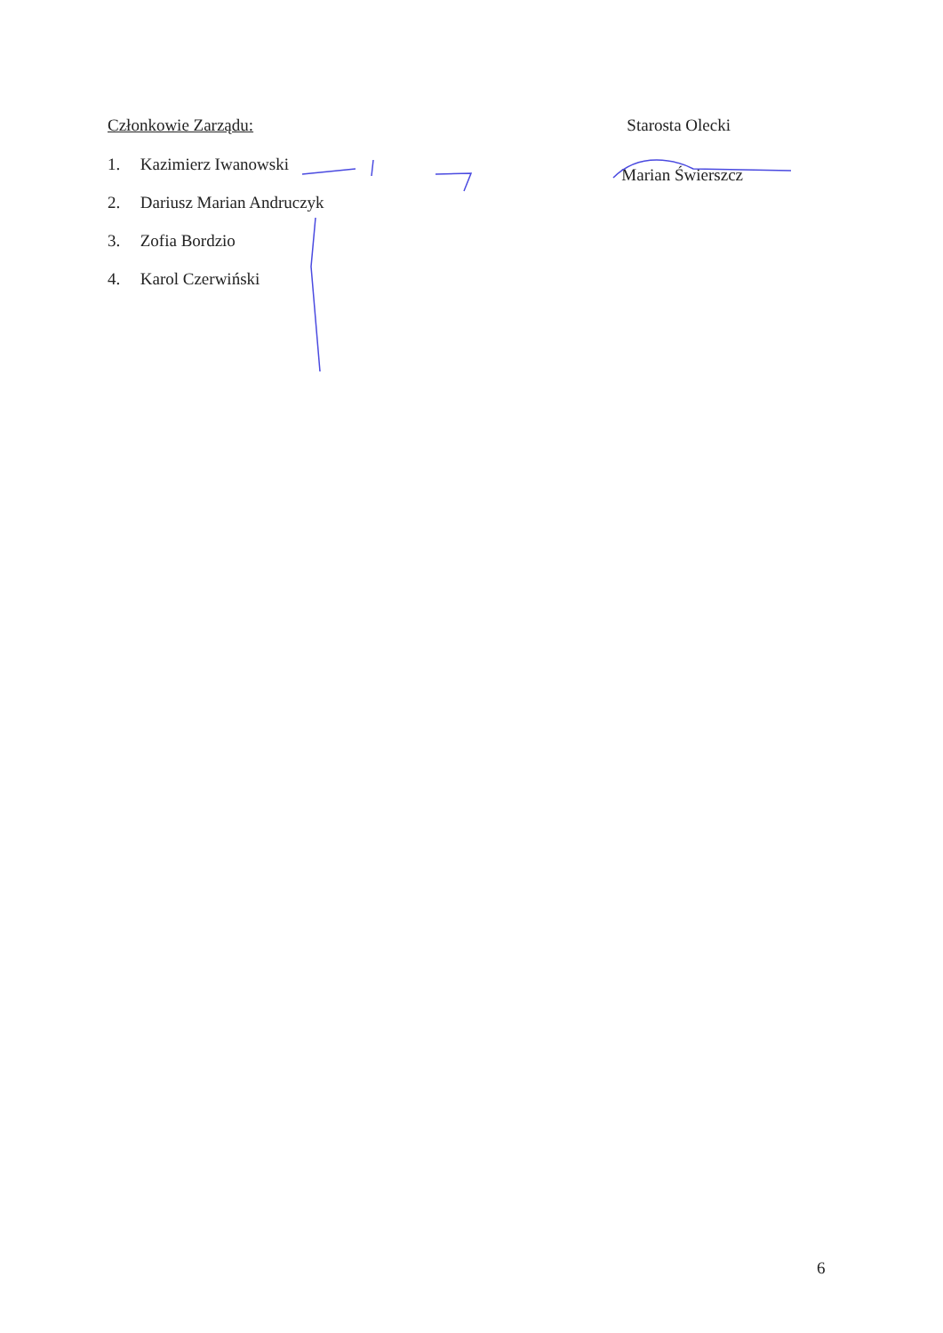Członkowie Zarządu:
1. Kazimierz Iwanowski
2. Dariusz Marian Andruczyk
3. Zofia Bordzio
4. Karol Czerwiński
Starosta Olecki
Marian Świerszcz
6